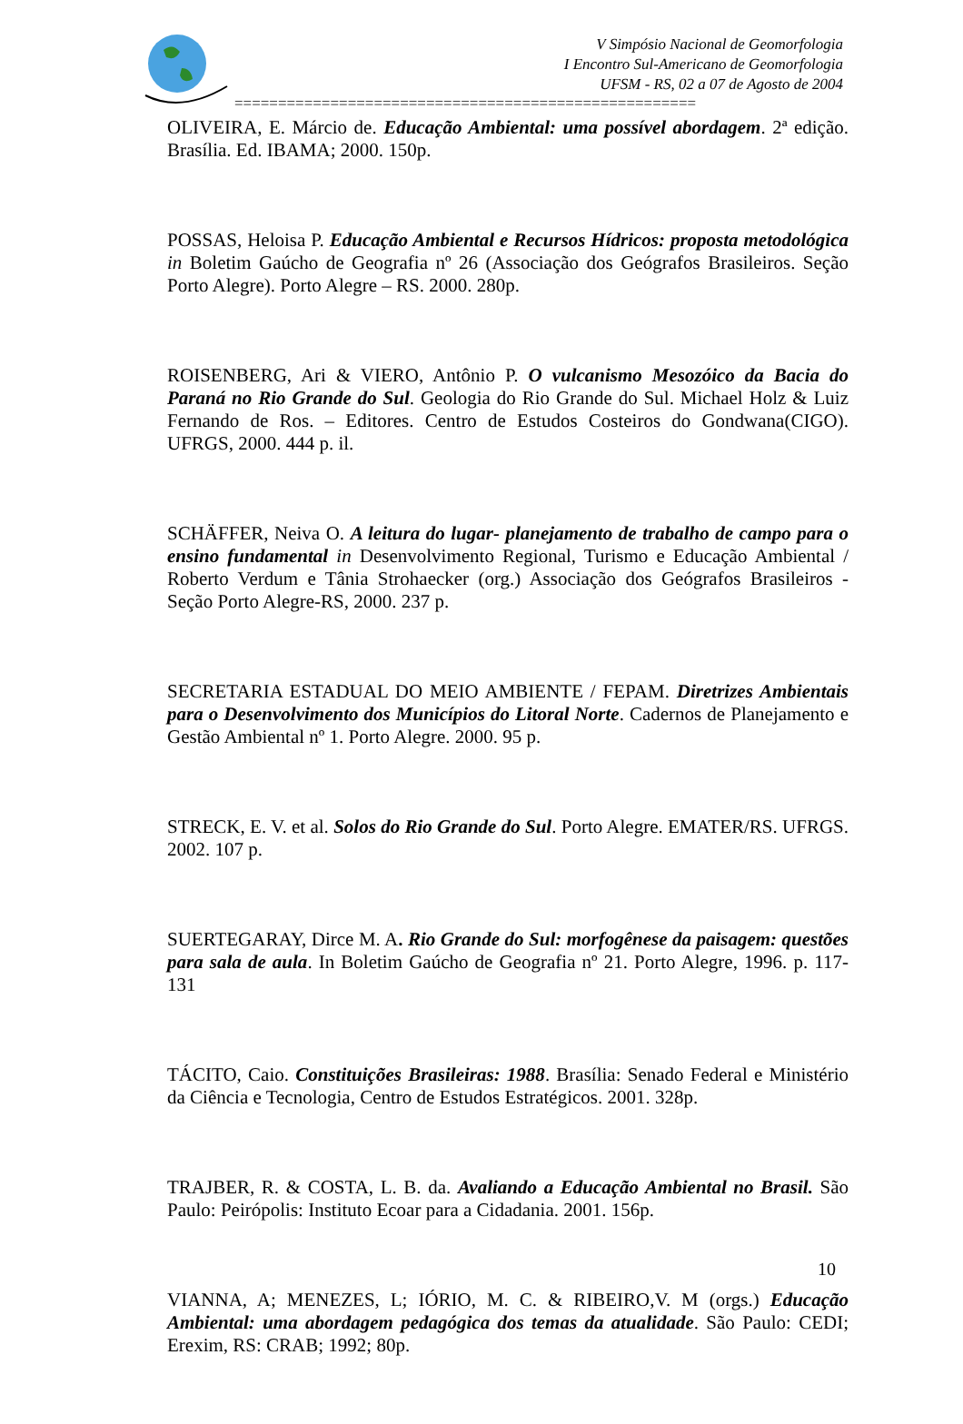V Simpósio Nacional de Geomorfologia
I Encontro Sul-Americano de Geomorfologia
UFSM - RS, 02 a 07 de Agosto de 2004
=====================================================
OLIVEIRA, E. Márcio de. Educação Ambiental: uma possível abordagem. 2ª edição. Brasília. Ed. IBAMA; 2000. 150p.
POSSAS, Heloisa P. Educação Ambiental e Recursos Hídricos: proposta metodológica in Boletim Gaúcho de Geografia nº 26 (Associação dos Geógrafos Brasileiros. Seção Porto Alegre). Porto Alegre – RS. 2000. 280p.
ROISENBERG, Ari & VIERO, Antônio P. O vulcanismo Mesozóico da Bacia do Paraná no Rio Grande do Sul. Geologia do Rio Grande do Sul. Michael Holz & Luiz Fernando de Ros. – Editores. Centro de Estudos Costeiros do Gondwana(CIGO). UFRGS, 2000. 444 p. il.
SCHÄFFER, Neiva O. A leitura do lugar- planejamento de trabalho de campo para o ensino fundamental in Desenvolvimento Regional, Turismo e Educação Ambiental / Roberto Verdum e Tânia Strohaecker (org.) Associação dos Geógrafos Brasileiros - Seção Porto Alegre-RS, 2000. 237 p.
SECRETARIA ESTADUAL DO MEIO AMBIENTE / FEPAM. Diretrizes Ambientais para o Desenvolvimento dos Municípios do Litoral Norte. Cadernos de Planejamento e Gestão Ambiental nº 1. Porto Alegre. 2000. 95 p.
STRECK, E. V. et al. Solos do Rio Grande do Sul. Porto Alegre. EMATER/RS. UFRGS. 2002. 107 p.
SUERTEGARAY, Dirce M. A. Rio Grande do Sul: morfogênese da paisagem: questões para sala de aula. In Boletim Gaúcho de Geografia nº 21. Porto Alegre, 1996. p. 117-131
TÁCITO, Caio. Constituições Brasileiras: 1988. Brasília: Senado Federal e Ministério da Ciência e Tecnologia, Centro de Estudos Estratégicos. 2001. 328p.
TRAJBER, R. & COSTA, L. B. da. Avaliando a Educação Ambiental no Brasil. São Paulo: Peirópolis: Instituto Ecoar para a Cidadania. 2001. 156p.
VIANNA, A; MENEZES, L; IÓRIO, M. C. & RIBEIRO,V. M (orgs.) Educação Ambiental: uma abordagem pedagógica dos temas da atualidade. São Paulo: CEDI; Erexim, RS: CRAB; 1992; 80p.
10